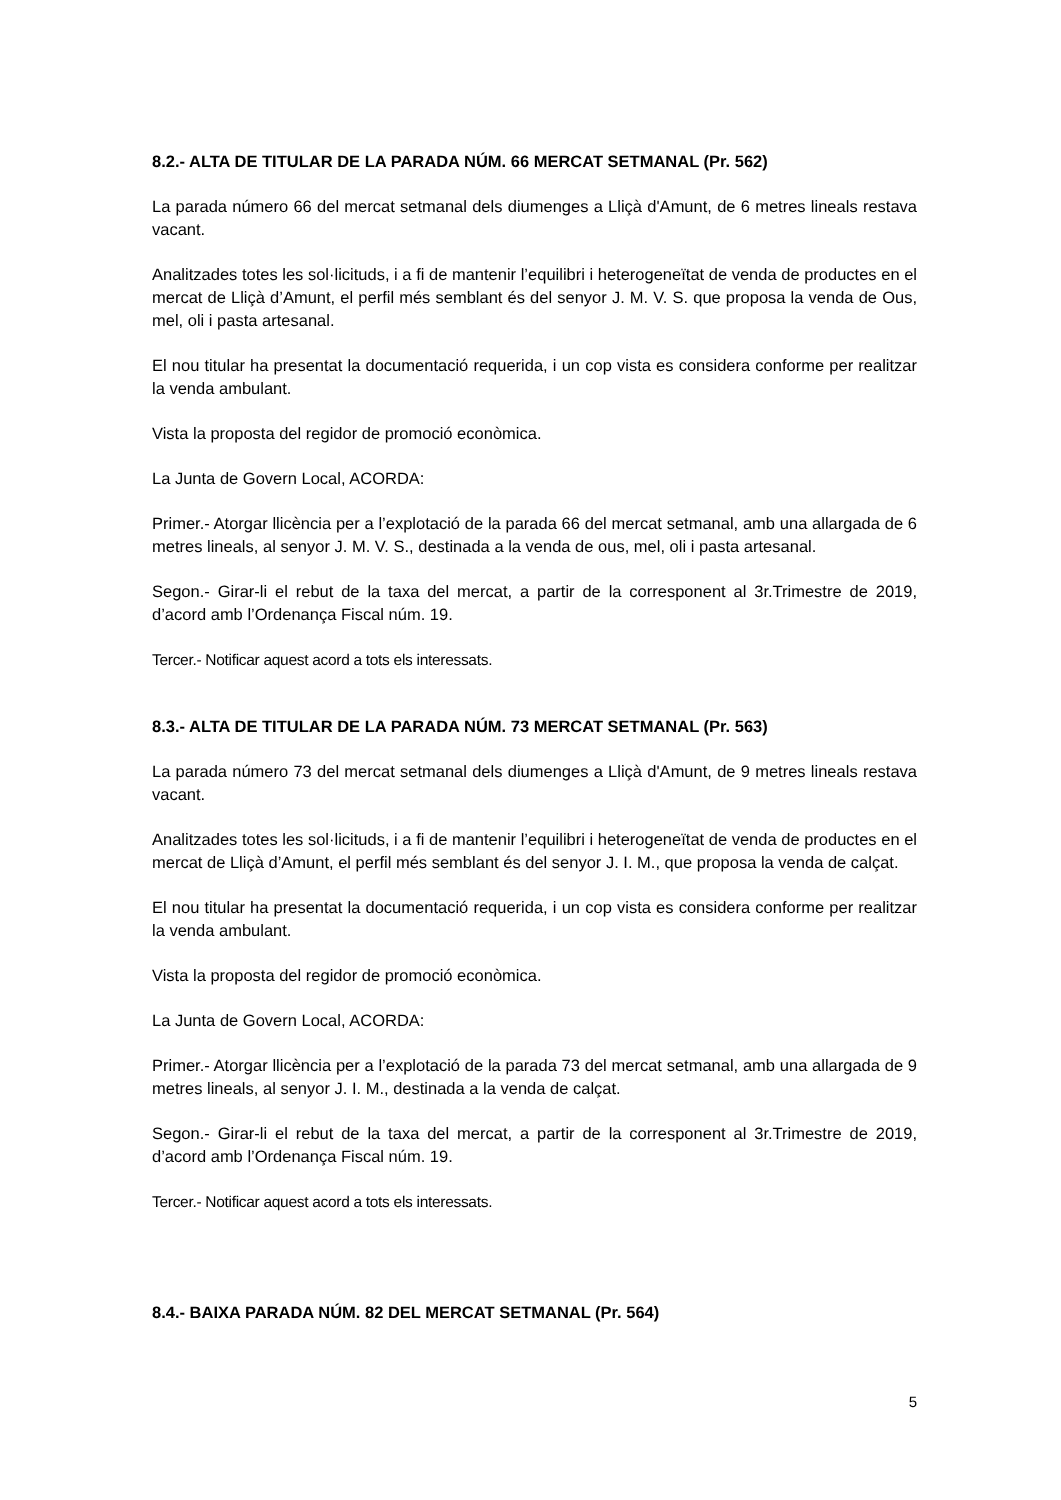8.2.- ALTA DE TITULAR DE LA PARADA NÚM. 66 MERCAT SETMANAL (Pr. 562)
La parada número 66 del mercat setmanal dels diumenges a Lliçà d'Amunt, de 6 metres lineals restava vacant.
Analitzades totes les sol·licituds, i a fi de mantenir l’equilibri i heterogeneïtat de venda de productes en el mercat de Lliçà d’Amunt, el perfil més semblant és del senyor J. M. V. S. que proposa la venda de Ous, mel, oli i pasta artesanal.
El nou titular ha presentat la documentació requerida, i un cop vista es considera conforme per realitzar la venda ambulant.
Vista la proposta del regidor de promoció econòmica.
La Junta de Govern Local, ACORDA:
Primer.- Atorgar llicència per a l’explotació de la parada 66 del mercat setmanal, amb una allargada de 6 metres lineals, al senyor J. M. V. S., destinada a la venda de ous, mel, oli i pasta artesanal.
Segon.- Girar-li el rebut de la taxa del mercat, a partir de la corresponent al 3r.Trimestre de 2019, d’acord amb l’Ordenança Fiscal núm. 19.
Tercer.- Notificar aquest acord a tots els interessats.
8.3.- ALTA DE TITULAR DE LA PARADA NÚM. 73 MERCAT SETMANAL (Pr. 563)
La parada número 73 del mercat setmanal dels diumenges a Lliçà d'Amunt, de 9 metres lineals restava vacant.
Analitzades totes les sol·licituds, i a fi de mantenir l’equilibri i heterogeneïtat de venda de productes en el mercat de Lliçà d’Amunt, el perfil més semblant és del senyor J. I. M., que proposa la venda de calçat.
El nou titular ha presentat la documentació requerida, i un cop vista es considera conforme per realitzar la venda ambulant.
Vista la proposta del regidor de promoció econòmica.
La Junta de Govern Local, ACORDA:
Primer.- Atorgar llicència per a l’explotació de la parada 73 del mercat setmanal, amb una allargada de 9 metres lineals, al senyor J. I. M., destinada a la venda de calçat.
Segon.- Girar-li el rebut de la taxa del mercat, a partir de la corresponent al 3r.Trimestre de 2019, d’acord amb l’Ordenança Fiscal núm. 19.
Tercer.- Notificar aquest acord a tots els interessats.
8.4.- BAIXA PARADA NÚM. 82 DEL MERCAT SETMANAL (Pr. 564)
5